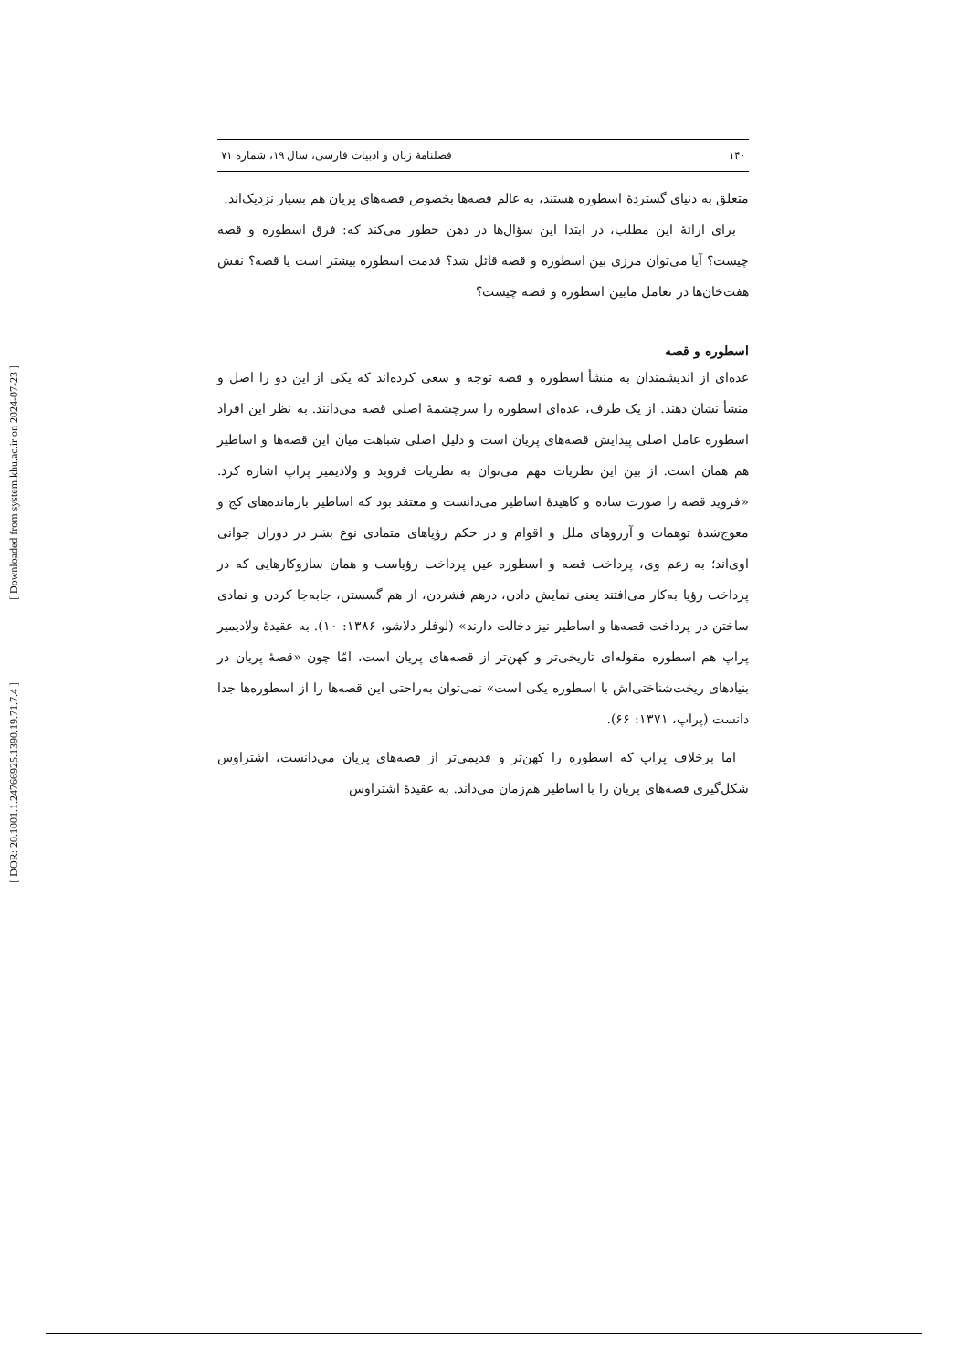[ Downloaded from system.khu.ac.ir on 2024-07-23 ]
[ DOR: 20.1001.1.24766925.1390.19.71.7.4 ]
۱۴۰ فصلنامۀ زبان و ادبیات فارسی، سال ۱۹، شماره ۷۱
متعلق به دنیای گستردۀ اسطوره هستند، به عالم قصه‌ها بخصوص قصه‌های پریان هم بسیار نزدیک‌اند.
برای ارائۀ این مطلب، در ابتدا این سؤال‌ها در ذهن خطور می‌کند که: فرق اسطوره و قصه چیست؟ آیا می‌توان مرزی بین اسطوره و قصه قائل شد؟ قدمت اسطوره بیشتر است یا قصه؟ نقش هفت‌خان‌ها در تعامل مابین اسطوره و قصه چیست؟
اسطوره و قصه
عده‌ای از اندیشمندان به منشأ اسطوره و قصه توجه و سعی کرده‌اند که یکی از این دو را اصل و منشأ نشان دهند. از یک طرف، عده‌ای اسطوره را سرچشمۀ اصلی قصه می‌دانند. به نظر این افراد اسطوره عامل اصلی پیدایش قصه‌های پریان است و دلیل اصلی شباهت میان این قصه‌ها و اساطیر هم همان است. از بین این نظریات مهم می‌توان به نظریات فروید و ولادیمیر پراپ اشاره کرد. «فروید قصه را صورت ساده و کاهیدۀ اساطیر می‌دانست و معتقد بود که اساطیر بازمانده‌های کج و معوج‌شدۀ توهمات و آرزوهای ملل و اقوام و در حکم رؤیاهای متمادی نوع بشر در دوران جوانی اوی‌اند؛ به زعم وی، پرداخت قصه و اسطوره عین پرداخت رؤیاست و همان سازوکارهایی که در پرداخت رؤیا به‌کار می‌افتند یعنی نمایش دادن، درهم فشردن، از هم گسستن، جابه‌جا کردن و نمادی ساختن در پرداخت قصه‌ها و اساطیر نیز دخالت دارند» (لوفلر دلاشو، ۱۳۸۶: ۱۰). به عقیدۀ ولادیمیر پراپ هم اسطوره مقوله‌ای تاریخی‌تر و کهن‌تر از قصه‌های پریان است، امّا چون «قصۀ پریان در بنیادهای ریخت‌شناختی‌اش با اسطوره یکی است» نمی‌توان به‌راحتی این قصه‌ها را از اسطوره‌ها جدا دانست (پراپ، ۱۳۷۱: ۶۶).
اما برخلاف پراپ که اسطوره را کهن‌تر و قدیمی‌تر از قصه‌های پریان می‌دانست، اشتراوس شکل‌گیری قصه‌های پریان را با اساطیر هم‌زمان می‌داند. به عقیدۀ اشتراوس